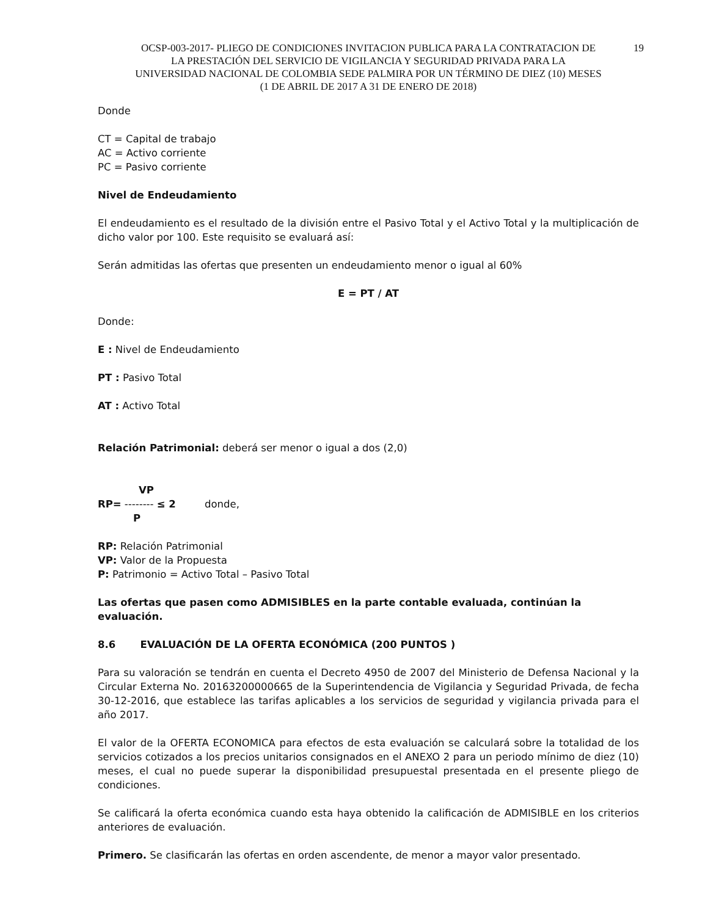19 OCSP-003-2017- PLIEGO DE CONDICIONES INVITACION PUBLICA PARA LA CONTRATACION DE
LA PRESTACIÓN DEL SERVICIO DE VIGILANCIA Y SEGURIDAD PRIVADA PARA LA
UNIVERSIDAD NACIONAL DE COLOMBIA SEDE PALMIRA POR UN TÉRMINO DE DIEZ (10) MESES
(1 DE ABRIL DE 2017 A 31 DE ENERO DE 2018)
Donde
CT = Capital de trabajo
AC = Activo corriente
PC = Pasivo corriente
Nivel de Endeudamiento
El endeudamiento es el resultado de la división entre el Pasivo Total y el Activo Total y la multiplicación de dicho valor por 100. Este requisito se evaluará así:
Serán admitidas las ofertas que presenten un endeudamiento menor o igual al 60%
E = PT / AT
Donde:
E : Nivel de Endeudamiento
PT : Pasivo Total
AT : Activo Total
Relación Patrimonial: deberá ser menor o igual a dos (2,0)
VP
RP= -------- ≤ 2 donde,
P
RP: Relación Patrimonial
VP: Valor de la Propuesta
P: Patrimonio = Activo Total – Pasivo Total
Las ofertas que pasen como ADMISIBLES en la parte contable evaluada, continúan la evaluación.
8.6 EVALUACIÓN DE LA OFERTA ECONÓMICA (200 PUNTOS )
Para su valoración se tendrán en cuenta el Decreto 4950 de 2007 del Ministerio de Defensa Nacional y la Circular Externa No. 20163200000665 de la Superintendencia de Vigilancia y Seguridad Privada, de fecha 30-12-2016, que establece las tarifas aplicables a los servicios de seguridad y vigilancia privada para el año 2017.
El valor de la OFERTA ECONOMICA para efectos de esta evaluación se calculará sobre la totalidad de los servicios cotizados a los precios unitarios consignados en el ANEXO 2 para un periodo mínimo de diez (10) meses, el cual no puede superar la disponibilidad presupuestal presentada en el presente pliego de condiciones.
Se calificará la oferta económica cuando esta haya obtenido la calificación de ADMISIBLE en los criterios anteriores de evaluación.
Primero. Se clasificarán las ofertas en orden ascendente, de menor a mayor valor presentado.